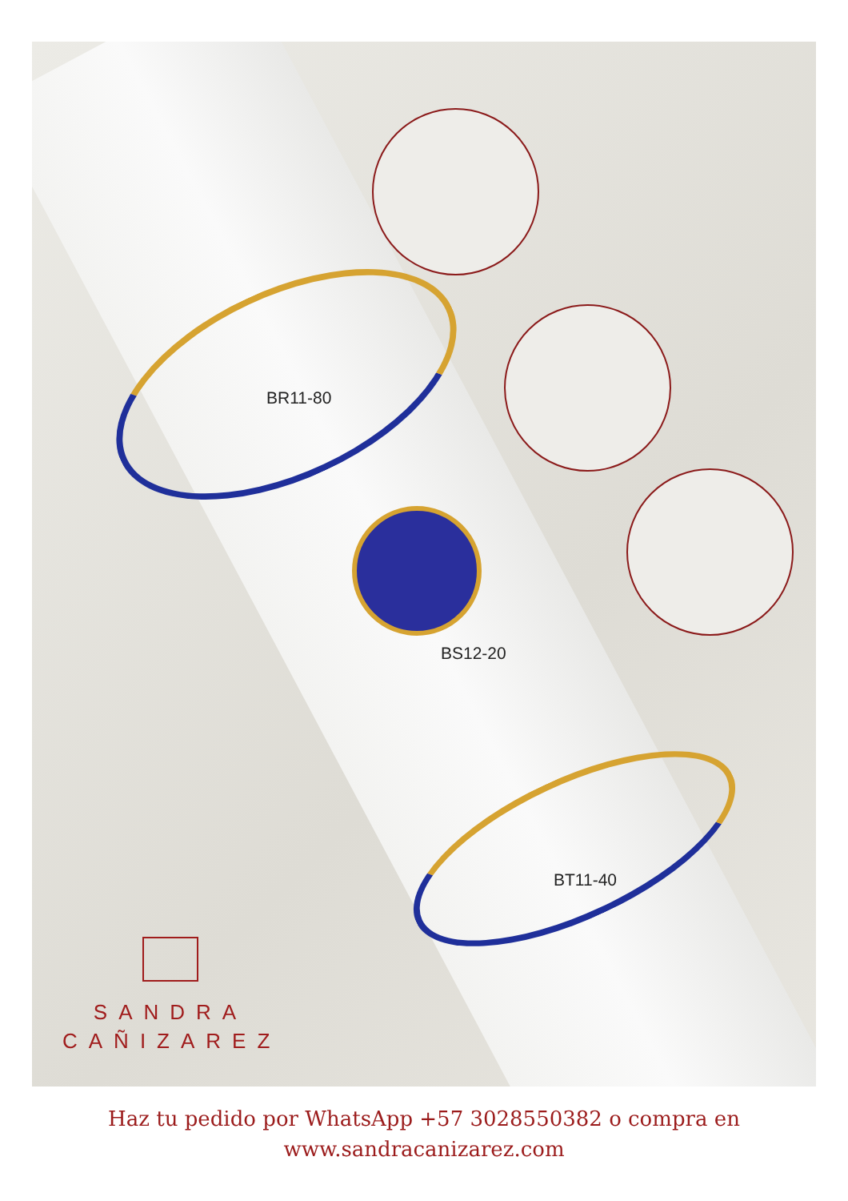BR11-80
BS12-20
BT11-40
SANDRA
CAÑIZAREZ
Haz tu pedido por WhatsApp +57 3028550382 o compra en
www.sandracanizarez.com